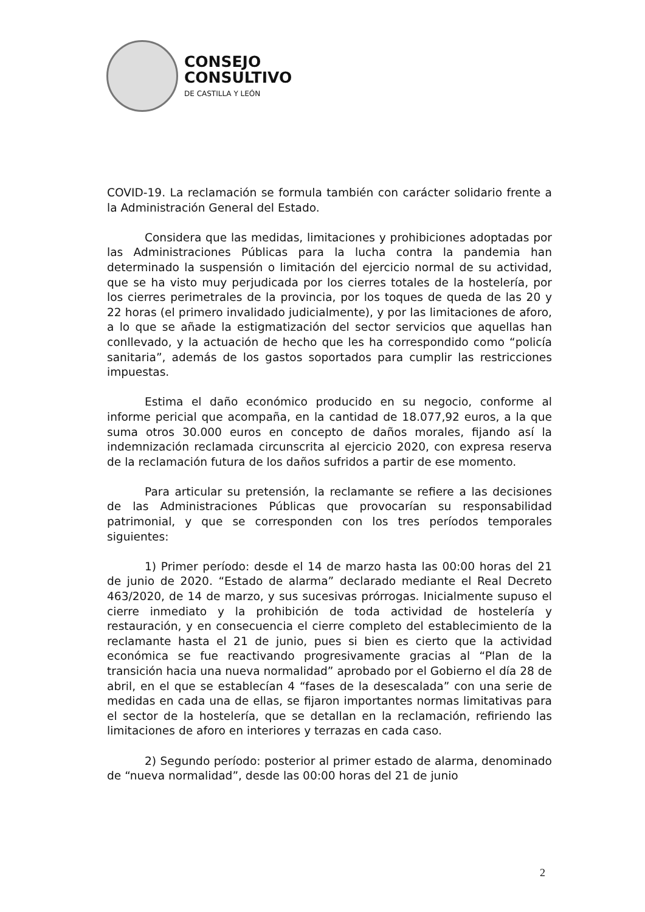CONSEJO
CONSULTIVO
DE CASTILLA Y LEÓN
COVID-19. La reclamación se formula también con carácter solidario frente a la Administración General del Estado.
Considera que las medidas, limitaciones y prohibiciones adoptadas por las Administraciones Públicas para la lucha contra la pandemia han determinado la suspensión o limitación del ejercicio normal de su actividad, que se ha visto muy perjudicada por los cierres totales de la hostelería, por los cierres perimetrales de la provincia, por los toques de queda de las 20 y 22 horas (el primero invalidado judicialmente), y por las limitaciones de aforo, a lo que se añade la estigmatización del sector servicios que aquellas han conllevado, y la actuación de hecho que les ha correspondido como “policía sanitaria”, además de los gastos soportados para cumplir las restricciones impuestas.
Estima el daño económico producido en su negocio, conforme al informe pericial que acompaña, en la cantidad de 18.077,92 euros, a la que suma otros 30.000 euros en concepto de daños morales, fijando así la indemnización reclamada circunscrita al ejercicio 2020, con expresa reserva de la reclamación futura de los daños sufridos a partir de ese momento.
Para articular su pretensión, la reclamante se refiere a las decisiones de las Administraciones Públicas que provocarían su responsabilidad patrimonial, y que se corresponden con los tres períodos temporales siguientes:
1) Primer período: desde el 14 de marzo hasta las 00:00 horas del 21 de junio de 2020. “Estado de alarma” declarado mediante el Real Decreto 463/2020, de 14 de marzo, y sus sucesivas prórrogas. Inicialmente supuso el cierre inmediato y la prohibición de toda actividad de hostelería y restauración, y en consecuencia el cierre completo del establecimiento de la reclamante hasta el 21 de junio, pues si bien es cierto que la actividad económica se fue reactivando progresivamente gracias al “Plan de la transición hacia una nueva normalidad” aprobado por el Gobierno el día 28 de abril, en el que se establecían 4 “fases de la desescalada” con una serie de medidas en cada una de ellas, se fijaron importantes normas limitativas para el sector de la hostelería, que se detallan en la reclamación, refiriendo las limitaciones de aforo en interiores y terrazas en cada caso.
2) Segundo período: posterior al primer estado de alarma, denominado de “nueva normalidad”, desde las 00:00 horas del 21 de junio
2